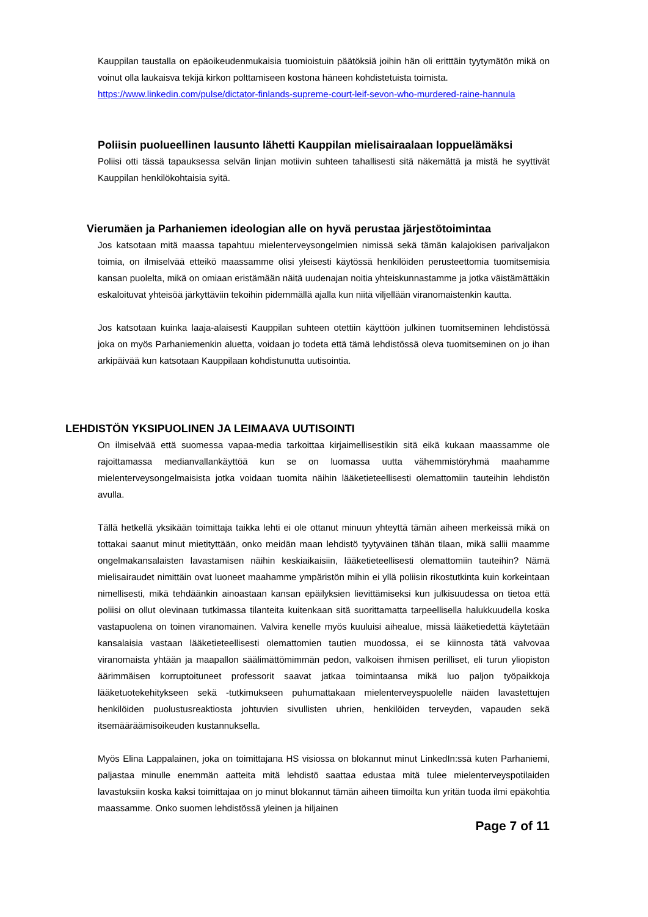Kauppilan taustalla on epäoikeudenmukaisia tuomioistuin päätöksiä joihin hän oli eritttäin tyytymätön mikä on voinut olla laukaisva tekijä kirkon polttamiseen kostona häneen kohdistetuista toimista.
https://www.linkedin.com/pulse/dictator-finlands-supreme-court-leif-sevon-who-murdered-raine-hannula
Poliisin puolueellinen lausunto lähetti Kauppilan mielisairaalaan loppuelämäksi
Poliisi otti tässä tapauksessa selvän linjan motiivin suhteen tahallisesti sitä näkemättä ja mistä he syyttivät Kauppilan henkilökohtaisia syitä.
Vierumäen ja Parhaniemen ideologian alle on hyvä perustaa järjestötoimintaa
Jos katsotaan mitä maassa tapahtuu mielenterveysongelmien nimissä sekä tämän kalajokisen parivaljakon toimia, on ilmiselvää etteikö maassamme olisi yleisesti käytössä henkilöiden perusteettomia tuomitsemisia kansan puolelta, mikä on omiaan eristämään näitä uudenajan noitia yhteiskunnastamme ja jotka väistämättäkin eskaloituvat yhteisöä järkyttäviin tekoihin pidemmällä ajalla kun niitä viljellään viranomaistenkin kautta.
Jos katsotaan kuinka laaja-alaisesti Kauppilan suhteen otettiin käyttöön julkinen tuomitseminen lehdistössä joka on myös Parhaniemenkin aluetta, voidaan jo todeta että tämä lehdistössä oleva tuomitseminen on jo ihan arkipäivää kun katsotaan Kauppilaan kohdistunutta uutisointia.
LEHDISTÖN YKSIPUOLINEN JA LEIMAAVA UUTISOINTI
On ilmiselvää että suomessa vapaa-media tarkoittaa kirjaimellisestikin sitä eikä kukaan maassamme ole rajoittamassa medianvallankäyttöä kun se on luomassa uutta vähemmistöryhmä maahamme mielenterveysongelmaisista jotka voidaan tuomita näihin lääketieteellisesti olemattomiin tauteihin lehdistön avulla.
Tällä hetkellä yksikään toimittaja taikka lehti ei ole ottanut minuun yhteyttä tämän aiheen merkeissä mikä on tottakai saanut minut mietityttään, onko meidän maan lehdistö tyytyväinen tähän tilaan, mikä sallii maamme ongelmakansalaisten lavastamisen näihin keskiaikaisiin, lääketieteellisesti olemattomiin tauteihin? Nämä mielisairaudet nimittäin ovat luoneet maahamme ympäristön mihin ei yllä poliisin rikostutkinta kuin korkeintaan nimellisesti, mikä tehdäänkin ainoastaan kansan epäilyksien lievittämiseksi kun julkisuudessa on tietoa että poliisi on ollut olevinaan tutkimassa tilanteita kuitenkaan sitä suorittamatta tarpeellisella halukkuudella koska vastapuolena on toinen viranomainen. Valvira kenelle myös kuuluisi aihealue, missä lääketiedettä käytetään kansalaisia vastaan lääketieteellisesti olemattomien tautien muodossa, ei se kiinnosta tätä valvovaa viranomaista yhtään ja maapallon säälimättömimmän pedon, valkoisen ihmisen perilliset, eli turun yliopiston äärimmäisen korruptoituneet professorit saavat jatkaa toimintaansa mikä luo paljon työpaikkoja lääketuotekehitykseen sekä -tutkimukseen puhumattakaan mielenterveyspuolelle näiden lavastettujen henkilöiden puolustusreaktiosta johtuvien sivullisten uhrien, henkilöiden terveyden, vapauden sekä itsemääräämisoikeuden kustannuksella.
Myös Elina Lappalainen, joka on toimittajana HS visiossa on blokannut minut LinkedIn:ssä kuten Parhaniemi, paljastaa minulle enemmän aatteita mitä lehdistö saattaa edustaa mitä tulee mielenterveyspotilaiden lavastuksiin koska kaksi toimittajaa on jo minut blokannut tämän aiheen tiimoilta kun yritän tuoda ilmi epäkohtia maassamme. Onko suomen lehdistössä yleinen ja hiljainen
Page 7 of 11